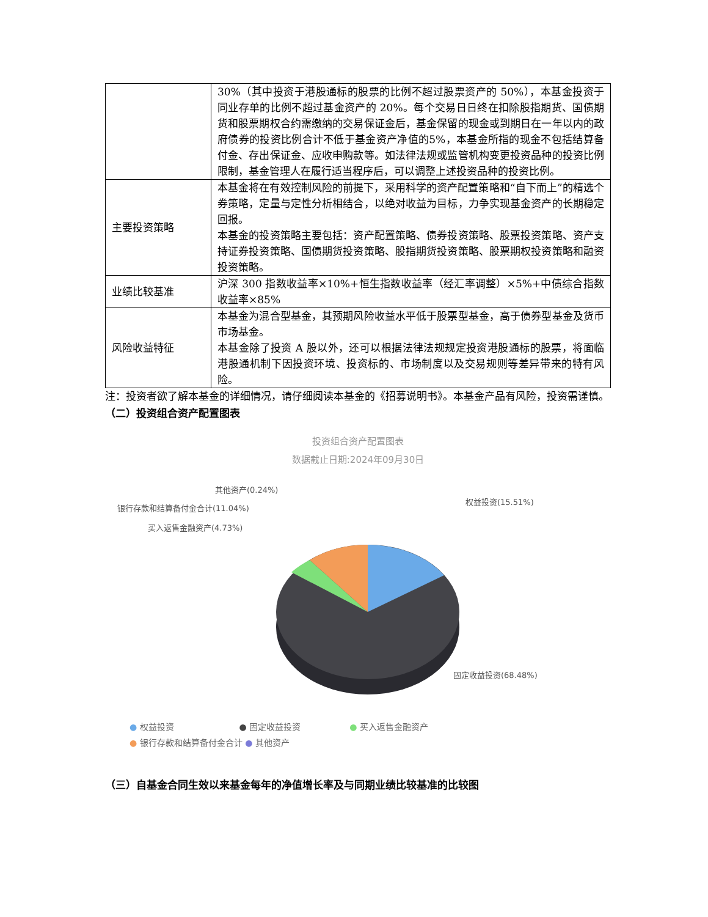| | 30%（其中投资于港股通标的股票的比例不超过股票资产的 50%），本基金投资于同业存单的比例不超过基金资产的 20%。每个交易日日终在扣除股指期货、国债期货和股票期权合约需缴纳的交易保证金后，基金保留的现金或到期日在一年以内的政府债券的投资比例合计不低于基金资产净值的5%，本基金所指的现金不包括结算备付金、存出保证金、应收申购款等。如法律法规或监管机构变更投资品种的投资比例限制，基金管理人在履行适当程序后，可以调整上述投资品种的投资比例。 |
| 主要投资策略 | 本基金将在有效控制风险的前提下，采用科学的资产配置策略和“自下而上”的精选个券策略，定量与定性分析相结合，以绝对收益为目标，力争实现基金资产的长期稳定回报。 本基金的投资策略主要包括：资产配置策略、债券投资策略、股票投资策略、资产支持证券投资策略、国债期货投资策略、股指期货投资策略、股票期权投资策略和融资投资策略。 |
| 业绩比较基准 | 沪深 300 指数收益率×10%+恒生指数收益率（经汇率调整）×5%+中债综合指数收益率×85% |
| 风险收益特征 | 本基金为混合型基金，其预期风险收益水平低于股票型基金，高于债券型基金及货币市场基金。 本基金除了投资 A 股以外，还可以根据法律法规规定投资港股通标的股票，将面临港股通机制下因投资环境、投资标的、市场制度以及交易规则等差异带来的特有风险。 |
注：投资者欲了解本基金的详细情况，请仔细阅读本基金的《招募说明书》。本基金产品有风险，投资需谨慎。
（二）投资组合资产配置图表
投资组合资产配置图表
数据截止日期:2024年09月30日
其他资产(0.24%)
银行存款和结算备付金合计(11.04%)
买入返售金融资产(4.73%)
权益投资(15.51%)
固定收益投资(68.48%)
● 权益投资 ● 固定收益投资 ● 买入返售金融资产
● 银行存款和结算备付金合计 ● 其他资产
（三）自基金合同生效以来基金每年的净值增长率及与同期业绩比较基准的比较图